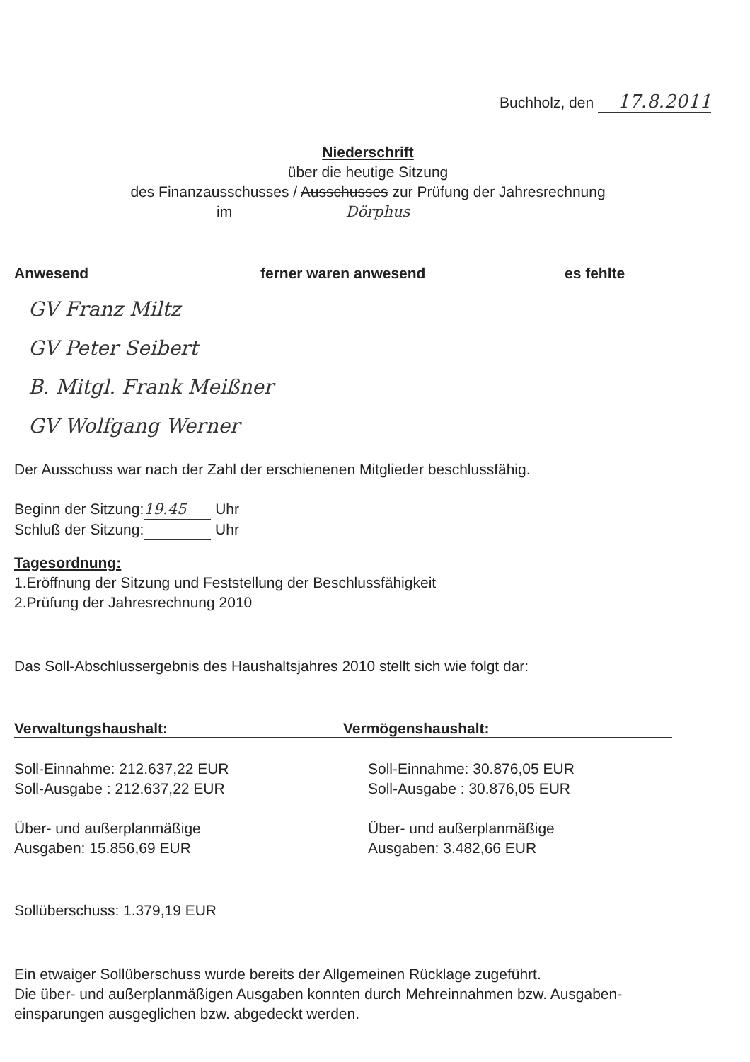Buchholz, den 17.8.2011
Niederschrift
über die heutige Sitzung
des Finanzausschusses / Ausschusses zur Prüfung der Jahresrechnung
im Dörphus
Anwesend ferner waren anwesend es fehlte
GV Franz Miltz
GV Peter Seibert
B. Mitgl. Frank Meißner
GV Wolfgang Werner
Der Ausschuss war nach der Zahl der erschienenen Mitglieder beschlussfähig.
Beginn der Sitzung: 19.45 Uhr
Schluß der Sitzung: Uhr
Tagesordnung:
1.Eröffnung der Sitzung und Feststellung der Beschlussfähigkeit
2.Prüfung der Jahresrechnung 2010
Das Soll-Abschlussergebnis des Haushaltsjahres 2010 stellt sich wie folgt dar:
Verwaltungshaushalt: Vermögenshaushalt:
Soll-Einnahme: 212.637,22 EUR
Soll-Ausgabe : 212.637,22 EUR
Über- und außerplanmäßige
Ausgaben: 15.856,69 EUR
Soll-Einnahme: 30.876,05 EUR
Soll-Ausgabe : 30.876,05 EUR
Über- und außerplanmäßige
Ausgaben: 3.482,66 EUR
Sollüberschuss: 1.379,19 EUR
Ein etwaiger Sollüberschuss wurde bereits der Allgemeinen Rücklage zugeführt.
Die über- und außerplanmäßigen Ausgaben konnten durch Mehreinnahmen bzw. Ausgaben-
einsparungen ausgeglichen bzw. abgedeckt werden.